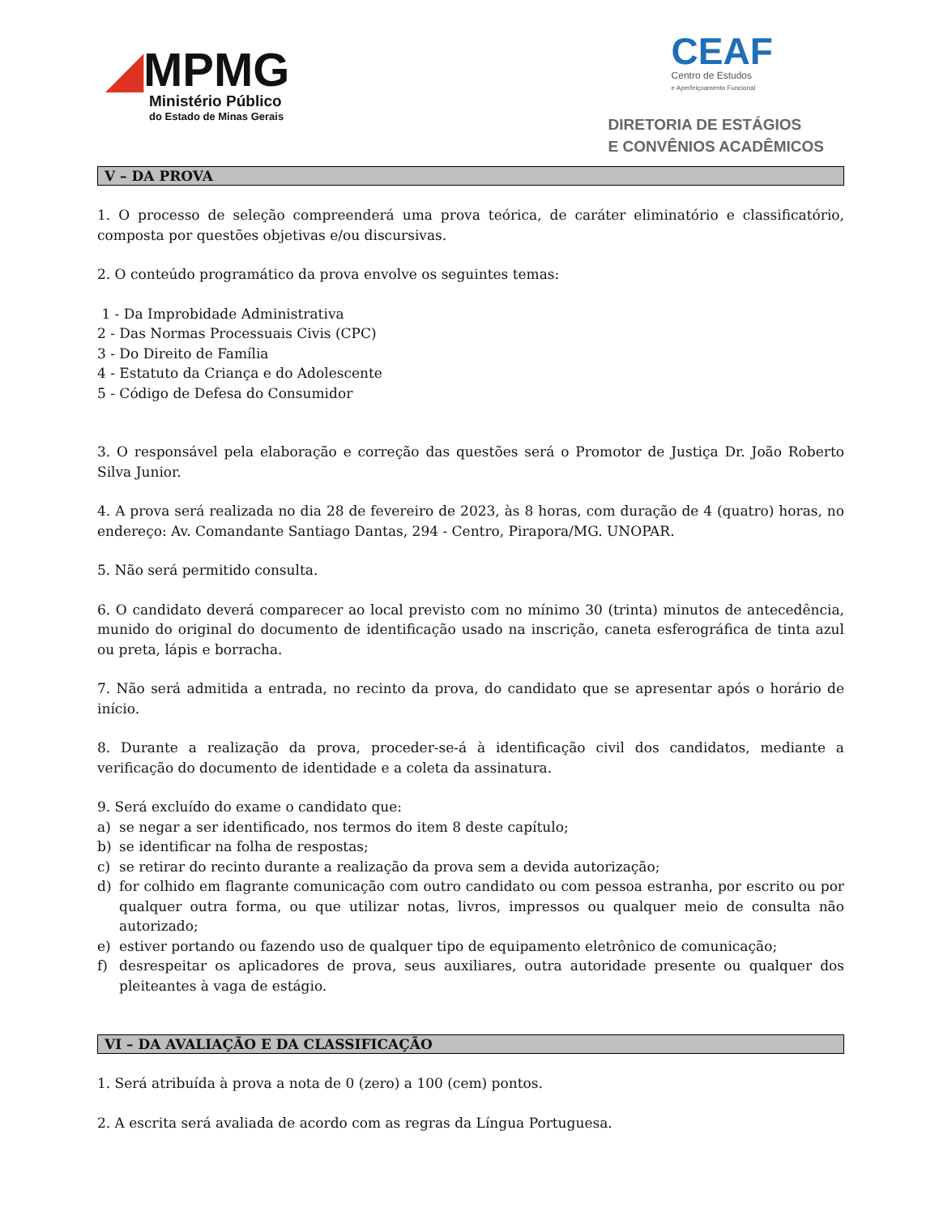◢MPMG
Ministério Público
do Estado de Minas Gerais
CEAF
Centro de Estudos
e Aperfeiçoamento Funcional
DIRETORIA DE ESTÁGIOS
E CONVÊNIOS ACADÊMICOS
V – DA PROVA
1. O processo de seleção compreenderá uma prova teórica, de caráter eliminatório e classificatório, composta por questões objetivas e/ou discursivas.
2. O conteúdo programático da prova envolve os seguintes temas:
1 - Da Improbidade Administrativa
2 - Das Normas Processuais Civis (CPC)
3 - Do Direito de Família
4 - Estatuto da Criança e do Adolescente
5 - Código de Defesa do Consumidor
3. O responsável pela elaboração e correção das questões será o Promotor de Justiça Dr. João Roberto Silva Junior.
4. A prova será realizada no dia 28 de fevereiro de 2023, às 8 horas, com duração de 4 (quatro) horas, no endereço: Av. Comandante Santiago Dantas, 294 - Centro, Pirapora/MG. UNOPAR.
5. Não será permitido consulta.
6. O candidato deverá comparecer ao local previsto com no mínimo 30 (trinta) minutos de antecedência, munido do original do documento de identificação usado na inscrição, caneta esferográfica de tinta azul ou preta, lápis e borracha.
7. Não será admitida a entrada, no recinto da prova, do candidato que se apresentar após o horário de início.
8. Durante a realização da prova, proceder-se-á à identificação civil dos candidatos, mediante a verificação do documento de identidade e a coleta da assinatura.
9. Será excluído do exame o candidato que:
a) se negar a ser identificado, nos termos do item 8 deste capítulo;
b) se identificar na folha de respostas;
c) se retirar do recinto durante a realização da prova sem a devida autorização;
d) for colhido em flagrante comunicação com outro candidato ou com pessoa estranha, por escrito ou por qualquer outra forma, ou que utilizar notas, livros, impressos ou qualquer meio de consulta não autorizado;
e) estiver portando ou fazendo uso de qualquer tipo de equipamento eletrônico de comunicação;
f) desrespeitar os aplicadores de prova, seus auxiliares, outra autoridade presente ou qualquer dos pleiteantes à vaga de estágio.
VI – DA AVALIAÇÃO E DA CLASSIFICAÇÃO
1. Será atribuída à prova a nota de 0 (zero) a 100 (cem) pontos.
2. A escrita será avaliada de acordo com as regras da Língua Portuguesa.